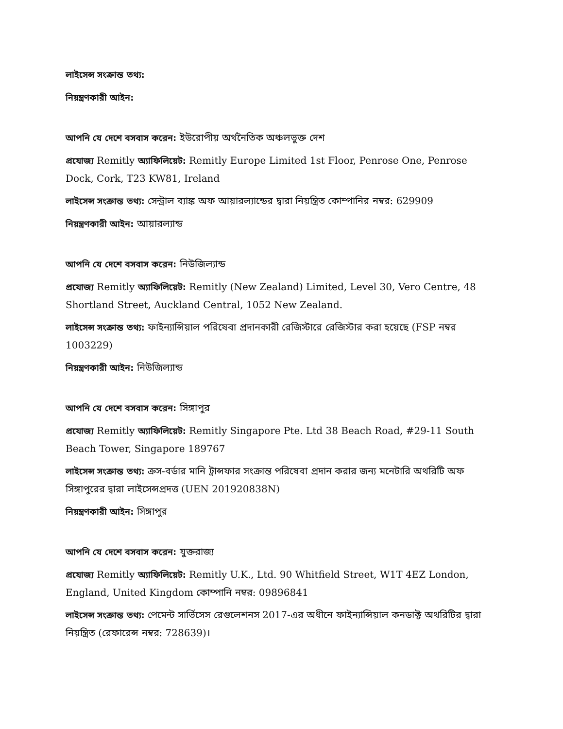লাইসেন্স সংক্রান্ত তথ্য:
নিয়ন্ত্রণকারী আইন:
আপনি যে দেশে বসবাস করেন: ইউরোপীয় অর্থনৈতিক অঞ্চলভুক্ত দেশ
প্রযোজ্য Remitly অ্যাফিলিয়েট: Remitly Europe Limited 1st Floor, Penrose One, Penrose Dock, Cork, T23 KW81, Ireland
লাইসেন্স সংক্রান্ত তথ্য: সেন্ট্রাল ব্যাঙ্ক অফ আয়ারল্যান্ডের দ্বারা নিয়ন্ত্রিত কোম্পানির নম্বর: 629909
নিয়ন্ত্রণকারী আইন: আয়ারল্যান্ড
আপনি যে দেশে বসবাস করেন: নিউজিল্যান্ড
প্রযোজ্য Remitly অ্যাফিলিয়েট: Remitly (New Zealand) Limited, Level 30, Vero Centre, 48 Shortland Street, Auckland Central, 1052 New Zealand.
লাইসেন্স সংক্রান্ত তথ্য: ফাইন্যান্সিয়াল পরিষেবা প্রদানকারী রেজিস্টারে রেজিস্টার করা হয়েছে (FSP নম্বর 1003229)
নিয়ন্ত্রণকারী আইন: নিউজিল্যান্ড
আপনি যে দেশে বসবাস করেন: সিঙ্গাপুর
প্রযোজ্য Remitly অ্যাফিলিয়েট: Remitly Singapore Pte. Ltd 38 Beach Road, #29-11 South Beach Tower, Singapore 189767
লাইসেন্স সংক্রান্ত তথ্য: ক্রস-বর্ডার মানি ট্রান্সফার সংক্রান্ত পরিষেবা প্রদান করার জন্য মনেটারি অথরিটি অফ সিঙ্গাপুরের দ্বারা লাইসেন্সপ্রদত্ত (UEN 201920838N)
নিয়ন্ত্রণকারী আইন: সিঙ্গাপুর
আপনি যে দেশে বসবাস করেন: যুক্তরাজ্য
প্রযোজ্য Remitly অ্যাফিলিয়েট: Remitly U.K., Ltd. 90 Whitfield Street, W1T 4EZ London, England, United Kingdom কোম্পানি নম্বর: 09896841
লাইসেন্স সংক্রান্ত তথ্য: পেমেন্ট সার্ভিসেস রেগুলেশনস 2017-এর অধীনে ফাইন্যান্সিয়াল কনডাক্ট অথরিটির দ্বারা নিয়ন্ত্রিত (রেফারেন্স নম্বর: 728639)।